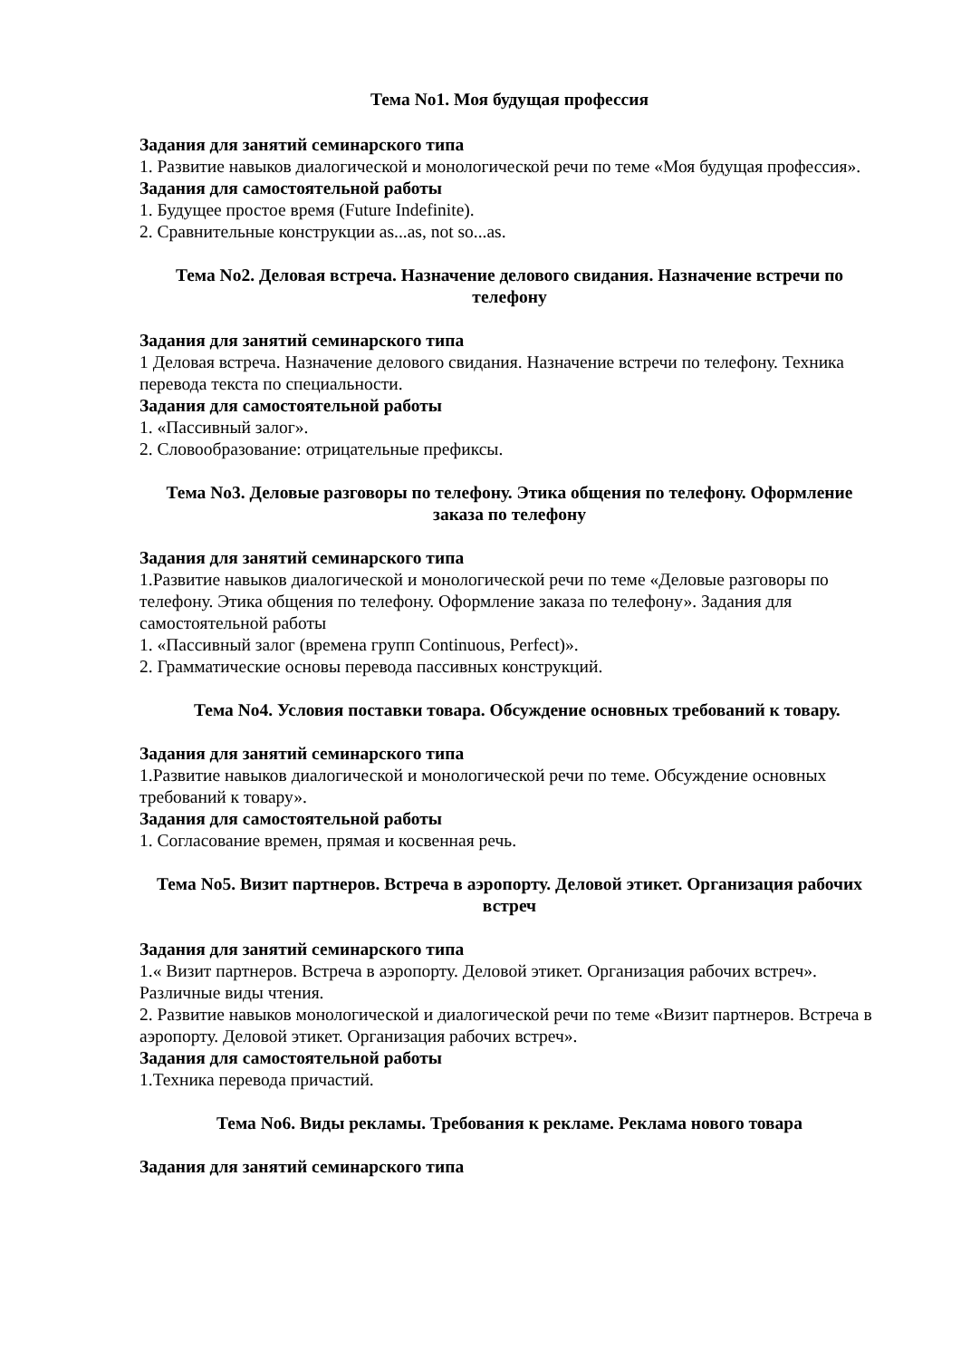Тема No1. Моя будущая профессия
Задания для занятий семинарского типа
1. Развитие навыков диалогической и монологической речи по теме «Моя будущая профессия».
Задания для самостоятельной работы
1. Будущее простое время (Future Indefinite).
2. Сравнительные конструкции as...as, not so...as.
Тема No2. Деловая встреча. Назначение делового свидания. Назначение встречи по телефону
Задания для занятий семинарского типа
1 Деловая встреча. Назначение делового свидания. Назначение встречи по телефону. Техника перевода текста по специальности.
Задания для самостоятельной работы
1. «Пассивный залог».
2. Словообразование: отрицательные префиксы.
Тема No3. Деловые разговоры по телефону. Этика общения по телефону. Оформление заказа по телефону
Задания для занятий семинарского типа
1.Развитие навыков диалогической и монологической речи по теме «Деловые разговоры по телефону. Этика общения по телефону. Оформление заказа по телефону». Задания для самостоятельной работы
1. «Пассивный залог (времена групп Continuous, Perfect)».
2. Грамматические основы перевода пассивных конструкций.
Тема No4. Условия поставки товара. Обсуждение основных требований к товару.
Задания для занятий семинарского типа
1.Развитие навыков диалогической и монологической речи по теме. Обсуждение основных требований к товару».
Задания для самостоятельной работы
1. Согласование времен, прямая и косвенная речь.
Тема No5. Визит партнеров. Встреча в аэропорту. Деловой этикет. Организация рабочих встреч
Задания для занятий семинарского типа
1.« Визит партнеров. Встреча в аэропорту. Деловой этикет. Организация рабочих встреч». Различные виды чтения.
2. Развитие навыков монологической и диалогической речи по теме «Визит партнеров. Встреча в аэропорту. Деловой этикет. Организация рабочих встреч».
Задания для самостоятельной работы
1.Техника перевода причастий.
Тема No6. Виды рекламы. Требования к рекламе. Реклама нового товара
Задания для занятий семинарского типа